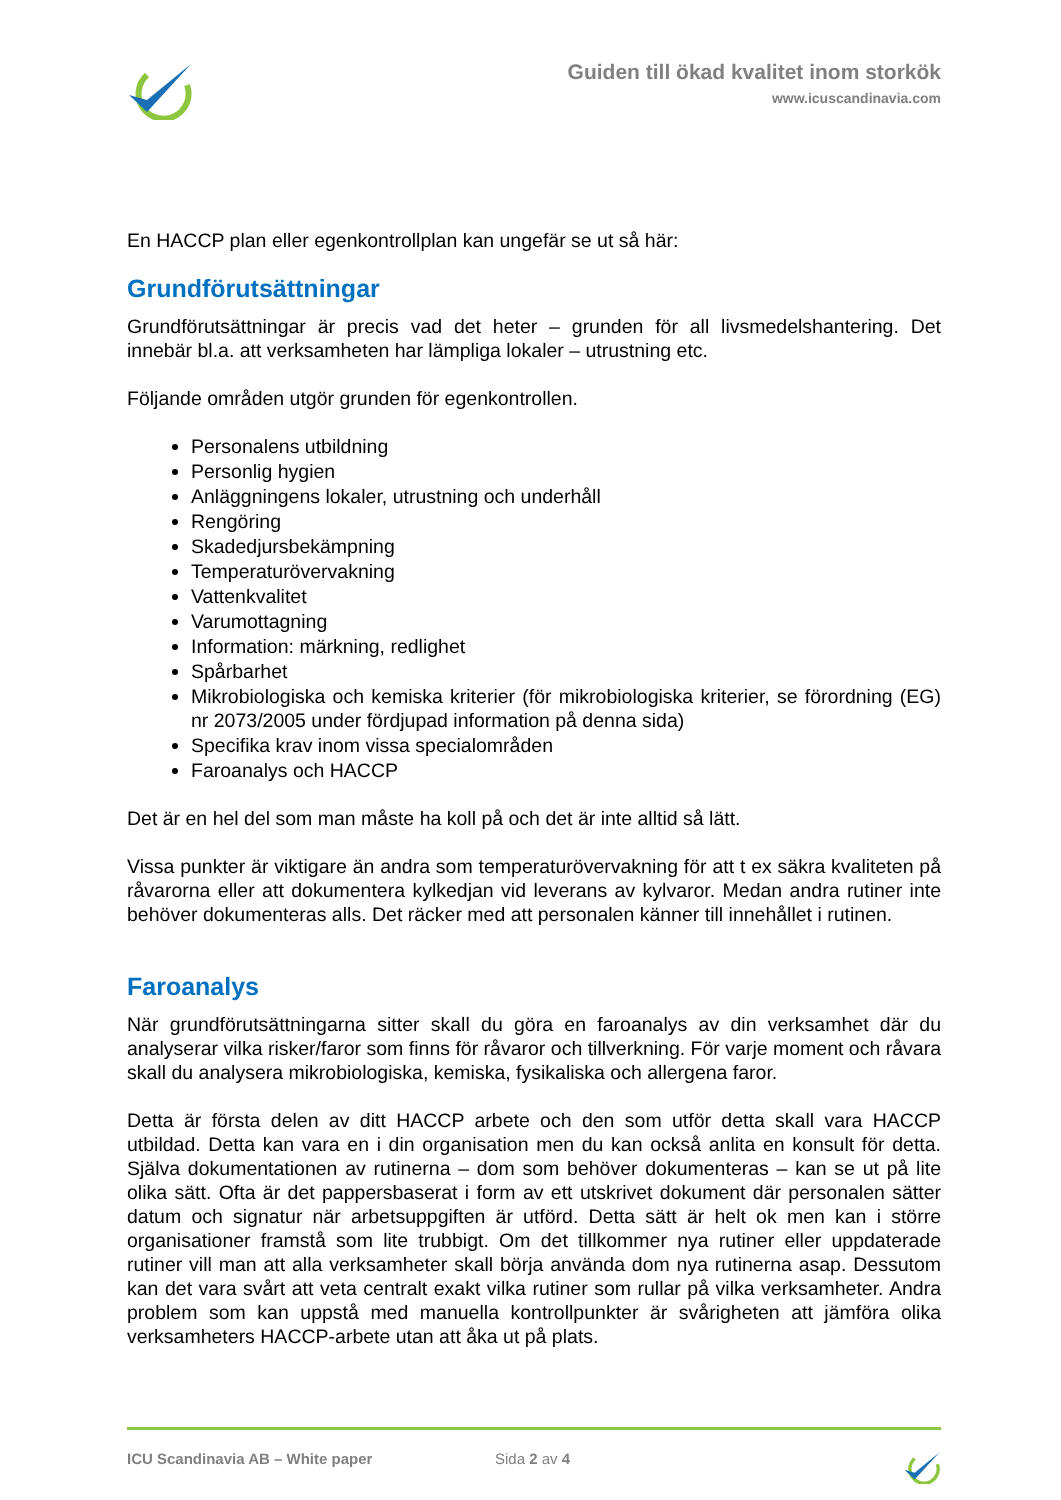Guiden till ökad kvalitet inom storkök
www.icuscandinavia.com
En HACCP plan eller egenkontrollplan kan ungefär se ut så här:
Grundförutsättningar
Grundförutsättningar är precis vad det heter – grunden för all livsmedelshantering. Det innebär bl.a. att verksamheten har lämpliga lokaler – utrustning etc.
Följande områden utgör grunden för egenkontrollen.
Personalens utbildning
Personlig hygien
Anläggningens lokaler, utrustning och underhåll
Rengöring
Skadedjursbekämpning
Temperaturövervakning
Vattenkvalitet
Varumottagning
Information: märkning, redlighet
Spårbarhet
Mikrobiologiska och kemiska kriterier (för mikrobiologiska kriterier, se förordning (EG) nr 2073/2005 under fördjupad information på denna sida)
Specifika krav inom vissa specialområden
Faroanalys och HACCP
Det är en hel del som man måste ha koll på och det är inte alltid så lätt.
Vissa punkter är viktigare än andra som temperaturövervakning för att t ex säkra kvaliteten på råvarorna eller att dokumentera kylkedjan vid leverans av kylvaror. Medan andra rutiner inte behöver dokumenteras alls. Det räcker med att personalen känner till innehållet i rutinen.
Faroanalys
När grundförutsättningarna sitter skall du göra en faroanalys av din verksamhet där du analyserar vilka risker/faror som finns för råvaror och tillverkning. För varje moment och råvara skall du analysera mikrobiologiska, kemiska, fysikaliska och allergena faror.
Detta är första delen av ditt HACCP arbete och den som utför detta skall vara HACCP utbildad. Detta kan vara en i din organisation men du kan också anlita en konsult för detta. Själva dokumentationen av rutinerna – dom som behöver dokumenteras – kan se ut på lite olika sätt. Ofta är det pappersbaserat i form av ett utskrivet dokument där personalen sätter datum och signatur när arbetsuppgiften är utförd. Detta sätt är helt ok men kan i större organisationer framstå som lite trubbigt. Om det tillkommer nya rutiner eller uppdaterade rutiner vill man att alla verksamheter skall börja använda dom nya rutinerna asap. Dessutom kan det vara svårt att veta centralt exakt vilka rutiner som rullar på vilka verksamheter. Andra problem som kan uppstå med manuella kontrollpunkter är svårigheten att jämföra olika verksamheters HACCP-arbete utan att åka ut på plats.
ICU Scandinavia AB – White paper Sida 2 av 4